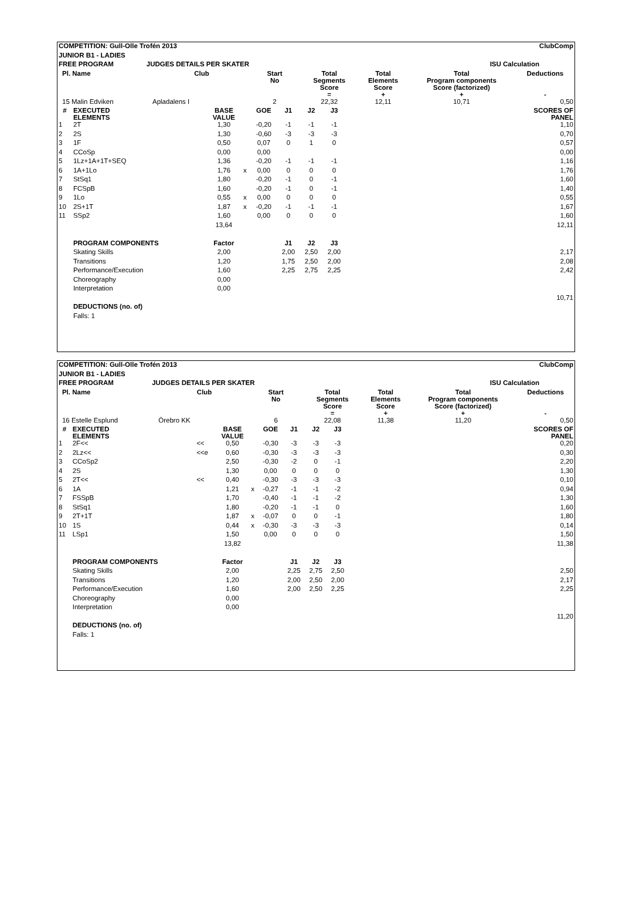| COMPETITION: Gull-Olle Trofén 2013 | | | | | | ClubComp | | | | | |
| --- | --- | --- | --- | --- | --- | --- | --- | --- | --- | --- | --- |
| JUNIOR B1 - LADIES | | | | | | | | | | | |
| FREE PROGRAM | | | JUDGES DETAILS PER SKATER | | | | ISU Calculation | | | | |
| | Pl. Name | | | Club | Start No | | Total Segments Score = | | Total Elements Score + | Total Program components Score (factorized) + | Deductions - |
| | 15 Malin Edviken | | | Apladalens I | 2 | | 22,32 | | 12,11 | 10,71 | 0,50 |
| # | EXECUTED ELEMENTS | | BASE VALUE | | GOE | J1 | J2 | J3 | | SCORES OF PANEL |
| --- | --- | --- | --- | --- | --- | --- | --- | --- | --- | --- |
| 1 | 2T | | 1,30 | | -0,20 | -1 | -1 | -1 | | 1,10 |
| 2 | 2S | | 1,30 | | -0,60 | -3 | -3 | -3 | | 0,70 |
| 3 | 1F | | 0,50 | | 0,07 | 0 | 1 | 0 | | 0,57 |
| 4 | CCoSp | | 0,00 | | 0,00 | | | | | 0,00 |
| 5 | 1Lz+1A+1T+SEQ | | 1,36 | | -0,20 | -1 | -1 | -1 | | 1,16 |
| 6 | 1A+1Lo | | 1,76 | x | 0,00 | 0 | 0 | 0 | | 1,76 |
| 7 | StSq1 | | 1,80 | | -0,20 | -1 | 0 | -1 | | 1,60 |
| 8 | FCSpB | | 1,60 | | -0,20 | -1 | 0 | -1 | | 1,40 |
| 9 | 1Lo | | 0,55 | x | 0,00 | 0 | 0 | 0 | | 0,55 |
| 10 | 2S+1T | | 1,87 | x | -0,20 | -1 | -1 | -1 | | 1,67 |
| 11 | SSp2 | | 1,60 | | 0,00 | 0 | 0 | 0 | | 1,60 |
| | | | 13,64 | | | | | | | 12,11 |
| | PROGRAM COMPONENTS | | Factor | | | J1 | J2 | J3 | | |
| | Skating Skills | | 2,00 | | | 2,00 | 2,50 | 2,00 | | 2,17 |
| | Transitions | | 1,20 | | | 1,75 | 2,50 | 2,00 | | 2,08 |
| | Performance/Execution | | 1,60 | | | 2,25 | 2,75 | 2,25 | | 2,42 |
| | Choreography | | 0,00 | | | | | | | |
| | Interpretation | | 0,00 | | | | | | | |
| | | | | | | | | | | 10,71 |
| | DEDUCTIONS (no. of) | | | | | | | | | |
| | Falls: 1 | | | | | | | | | |
| COMPETITION: Gull-Olle Trofén 2013 | | | | | | ClubComp | | | | | |
| --- | --- | --- | --- | --- | --- | --- | --- | --- | --- | --- | --- |
| JUNIOR B1 - LADIES | | | | | | | | | | | |
| FREE PROGRAM | | | JUDGES DETAILS PER SKATER | | | | ISU Calculation | | | | |
| | Pl. Name | | | Club | Start No | | Total Segments Score = | | Total Elements Score + | Total Program components Score (factorized) + | Deductions - |
| | 16 Estelle Esplund | | | Örebro KK | 6 | | 22,08 | | 11,38 | 11,20 | 0,50 |
| # | EXECUTED ELEMENTS | | BASE VALUE | | GOE | J1 | J2 | J3 | | SCORES OF PANEL |
| --- | --- | --- | --- | --- | --- | --- | --- | --- | --- | --- |
| 1 | 2F<< | << | 0,50 | | -0,30 | -3 | -3 | -3 | | 0,20 |
| 2 | 2Lz<< | <<e | 0,60 | | -0,30 | -3 | -3 | -3 | | 0,30 |
| 3 | CCoSp2 | | 2,50 | | -0,30 | -2 | 0 | -1 | | 2,20 |
| 4 | 2S | | 1,30 | | 0,00 | 0 | 0 | 0 | | 1,30 |
| 5 | 2T<< | << | 0,40 | | -0,30 | -3 | -3 | -3 | | 0,10 |
| 6 | 1A | | 1,21 | x | -0,27 | -1 | -1 | -2 | | 0,94 |
| 7 | FSSpB | | 1,70 | | -0,40 | -1 | -1 | -2 | | 1,30 |
| 8 | StSq1 | | 1,80 | | -0,20 | -1 | -1 | 0 | | 1,60 |
| 9 | 2T+1T | | 1,87 | x | -0,07 | 0 | 0 | -1 | | 1,80 |
| 10 | 1S | | 0,44 | x | -0,30 | -3 | -3 | -3 | | 0,14 |
| 11 | LSp1 | | 1,50 | | 0,00 | 0 | 0 | 0 | | 1,50 |
| | | | 13,82 | | | | | | | 11,38 |
| | PROGRAM COMPONENTS | | Factor | | | J1 | J2 | J3 | | |
| | Skating Skills | | 2,00 | | | 2,25 | 2,75 | 2,50 | | 2,50 |
| | Transitions | | 1,20 | | | 2,00 | 2,50 | 2,00 | | 2,17 |
| | Performance/Execution | | 1,60 | | | 2,00 | 2,50 | 2,25 | | 2,25 |
| | Choreography | | 0,00 | | | | | | | |
| | Interpretation | | 0,00 | | | | | | | |
| | | | | | | | | | | 11,20 |
| | DEDUCTIONS (no. of) | | | | | | | | | |
| | Falls: 1 | | | | | | | | | |